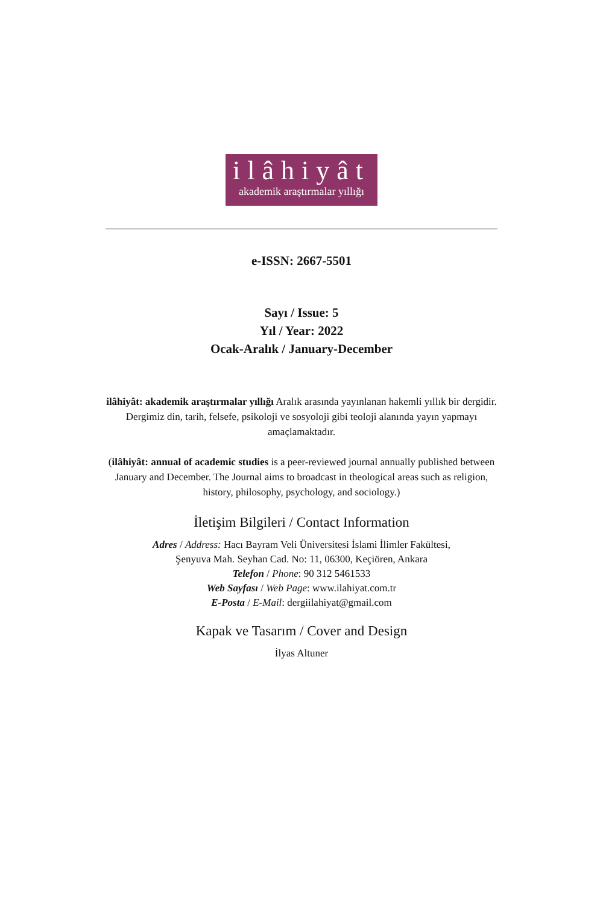ilâhiyât
akademik araştırmalar yıllığı
e-ISSN: 2667-5501
Sayı / Issue: 5
Yıl / Year: 2022
Ocak-Aralık / January-December
ilâhiyât: akademik araştırmalar yıllığı Aralık arasında yayınlanan hakemli yıllık bir dergidir. Dergimiz din, tarih, felsefe, psikoloji ve sosyoloji gibi teoloji alanında yayın yapmayı amaçlamaktadır.
(ilâhiyât: annual of academic studies is a peer-reviewed journal annually published between January and December. The Journal aims to broadcast in theological areas such as religion, history, philosophy, psychology, and sociology.)
İletişim Bilgileri / Contact Information
Adres / Address: Hacı Bayram Veli Üniversitesi İslami İlimler Fakültesi,
Şenyuva Mah. Seyhan Cad. No: 11, 06300, Keçiören, Ankara
Telefon / Phone: 90 312 5461533
Web Sayfası / Web Page: www.ilahiyat.com.tr
E-Posta / E-Mail: dergiilahiyat@gmail.com
Kapak ve Tasarım / Cover and Design
İlyas Altuner